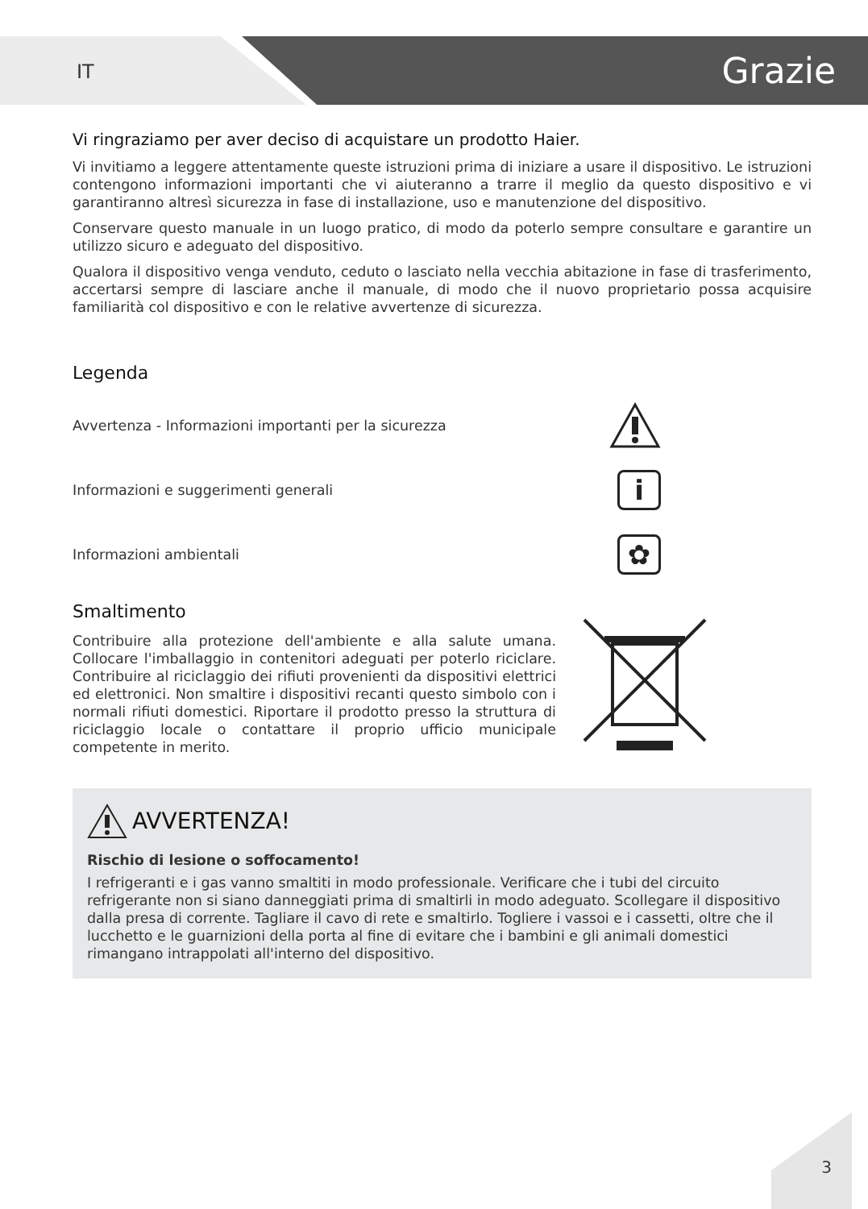IT Grazie
Vi ringraziamo per aver deciso di acquistare un prodotto Haier.
Vi invitiamo a leggere attentamente queste istruzioni prima di iniziare a usare il dispositivo. Le istruzioni contengono informazioni importanti che vi aiuteranno a trarre il meglio da questo dispositivo e vi garantiranno altresì sicurezza in fase di installazione, uso e manutenzione del dispositivo.
Conservare questo manuale in un luogo pratico, di modo da poterlo sempre consultare e garantire un utilizzo sicuro e adeguato del dispositivo.
Qualora il dispositivo venga venduto, ceduto o lasciato nella vecchia abitazione in fase di trasferimento, accertarsi sempre di lasciare anche il manuale, di modo che il nuovo proprietario possa acquisire familiarità col dispositivo e con le relative avvertenze di sicurezza.
Legenda
Avvertenza - Informazioni importanti per la sicurezza
Informazioni e suggerimenti generali
i
Informazioni ambientali
✿
Smaltimento
Contribuire alla protezione dell'ambiente e alla salute umana. Collocare l'imballaggio in contenitori adeguati per poterlo riciclare. Contribuire al riciclaggio dei rifiuti provenienti da dispositivi elettrici ed elettronici. Non smaltire i dispositivi recanti questo simbolo con i normali rifiuti domestici. Riportare il prodotto presso la struttura di riciclaggio locale o contattare il proprio ufficio municipale competente in merito.
AVVERTENZA!
Rischio di lesione o soffocamento!
I refrigeranti e i gas vanno smaltiti in modo professionale. Verificare che i tubi del circuito refrigerante non si siano danneggiati prima di smaltirli in modo adeguato. Scollegare il dispositivo dalla presa di corrente. Tagliare il cavo di rete e smaltirlo. Togliere i vassoi e i cassetti, oltre che il lucchetto e le guarnizioni della porta al fine di evitare che i bambini e gli animali domestici rimangano intrappolati all'interno del dispositivo.
3